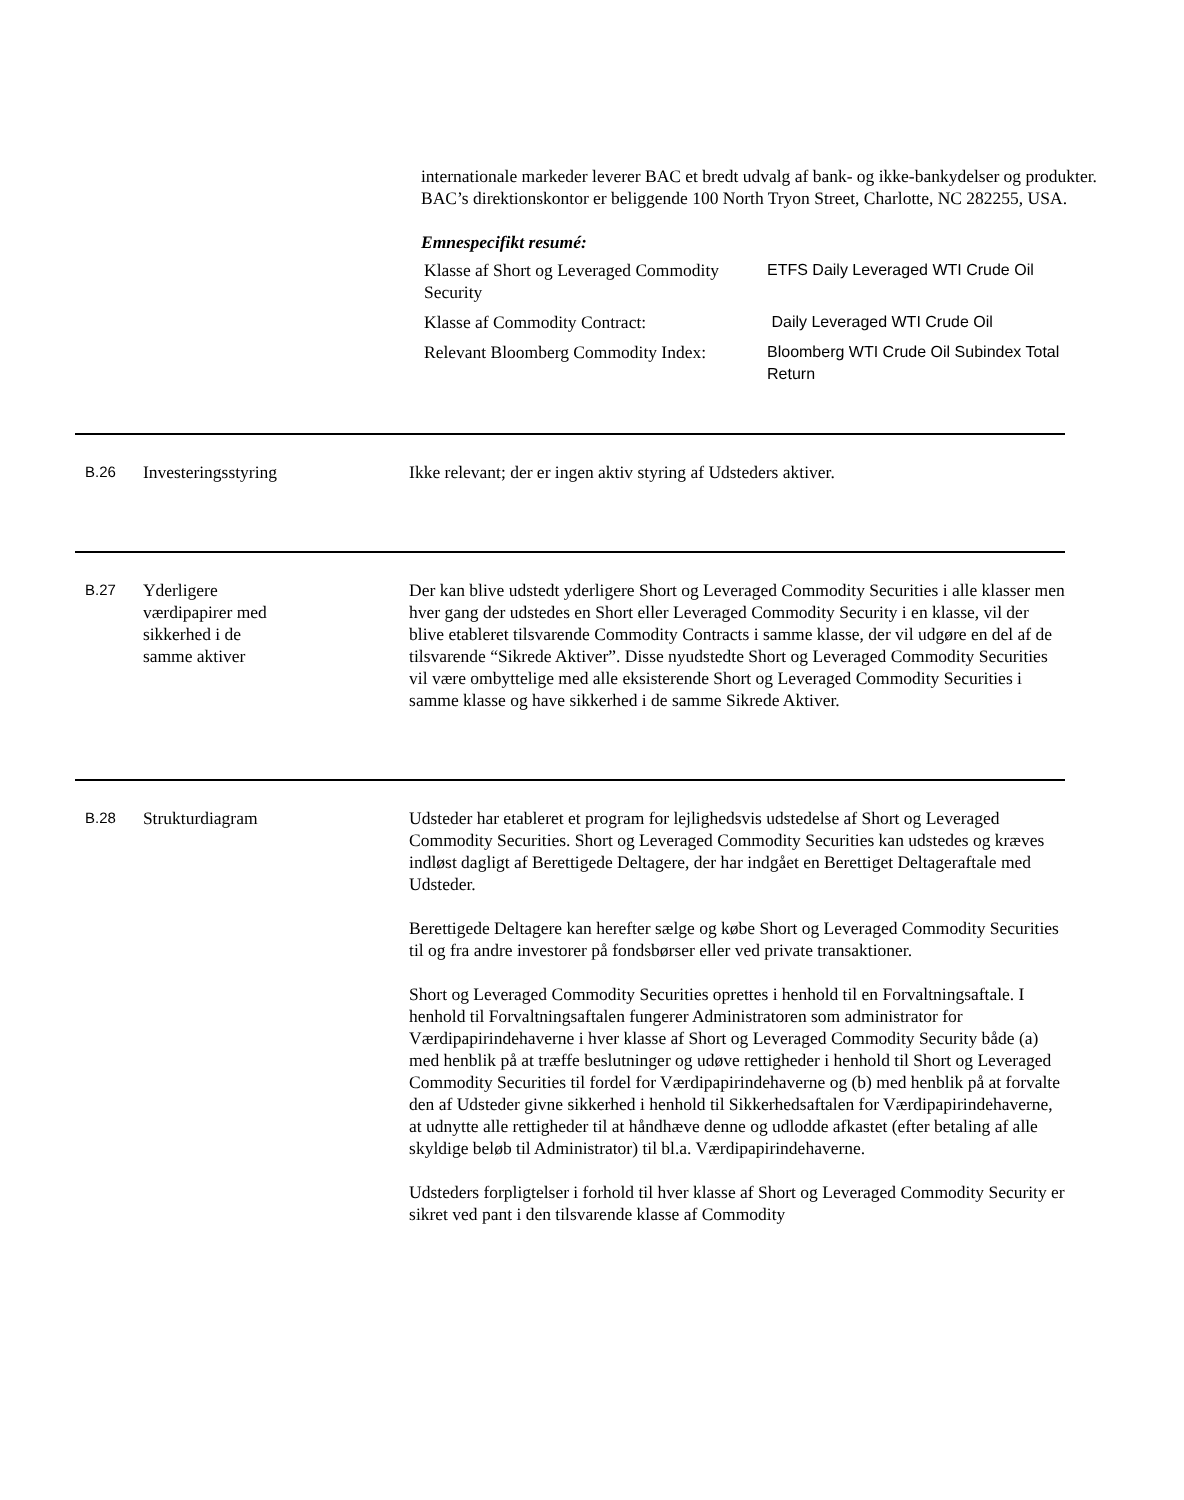internationale markeder leverer BAC et bredt udvalg af bank- og ikke-bankydelser og produkter. BAC’s direktionskontor er beliggende 100 North Tryon Street, Charlotte, NC 282255, USA.
Emnespecifikt resumé:
| Klasse af Short og Leveraged Commodity Security | ETFS Daily Leveraged WTI Crude Oil |
| Klasse af Commodity Contract: | Daily Leveraged WTI Crude Oil |
| Relevant Bloomberg Commodity Index: | Bloomberg WTI Crude Oil Subindex Total Return |
B.26
Investeringsstyring Ikke relevant; der er ingen aktiv styring af Udsteders aktiver.
B.27
Yderligere
værdipapirer med
sikkerhed i de
samme aktiver
Der kan blive udstedt yderligere Short og Leveraged Commodity Securities i alle klasser men hver gang der udstedes en Short eller Leveraged Commodity Security i en klasse, vil der blive etableret tilsvarende Commodity Contracts i samme klasse, der vil udgøre en del af de tilsvarende “Sikrede Aktiver”. Disse nyudstedte Short og Leveraged Commodity Securities vil være ombyttelige med alle eksisterende Short og Leveraged Commodity Securities i samme klasse og have sikkerhed i de samme Sikrede Aktiver.
B.28
Strukturdiagram Udsteder har etableret et program for lejlighedsvis udstedelse af Short og Leveraged Commodity Securities. Short og Leveraged Commodity Securities kan udstedes og kræves indløst dagligt af Berettigede Deltagere, der har indgået en Berettiget Deltageraftale med Udsteder.
Berettigede Deltagere kan herefter sælge og købe Short og Leveraged Commodity Securities til og fra andre investorer på fondsbørser eller ved private transaktioner.
Short og Leveraged Commodity Securities oprettes i henhold til en Forvaltningsaftale. I henhold til Forvaltningsaftalen fungerer Administratoren som administrator for Værdipapirindehaverne i hver klasse af Short og Leveraged Commodity Security både (a) med henblik på at træffe beslutninger og udøve rettigheder i henhold til Short og Leveraged Commodity Securities til fordel for Værdipapirindehaverne og (b) med henblik på at forvalte den af Udsteder givne sikkerhed i henhold til Sikkerhedsaftalen for Værdipapirindehaverne, at udnytte alle rettigheder til at håndhæve denne og udlodde afkastet (efter betaling af alle skyldige beløb til Administrator) til bl.a. Værdipapirindehaverne.
Udsteders forpligtelser i forhold til hver klasse af Short og Leveraged Commodity Security er sikret ved pant i den tilsvarende klasse af Commodity